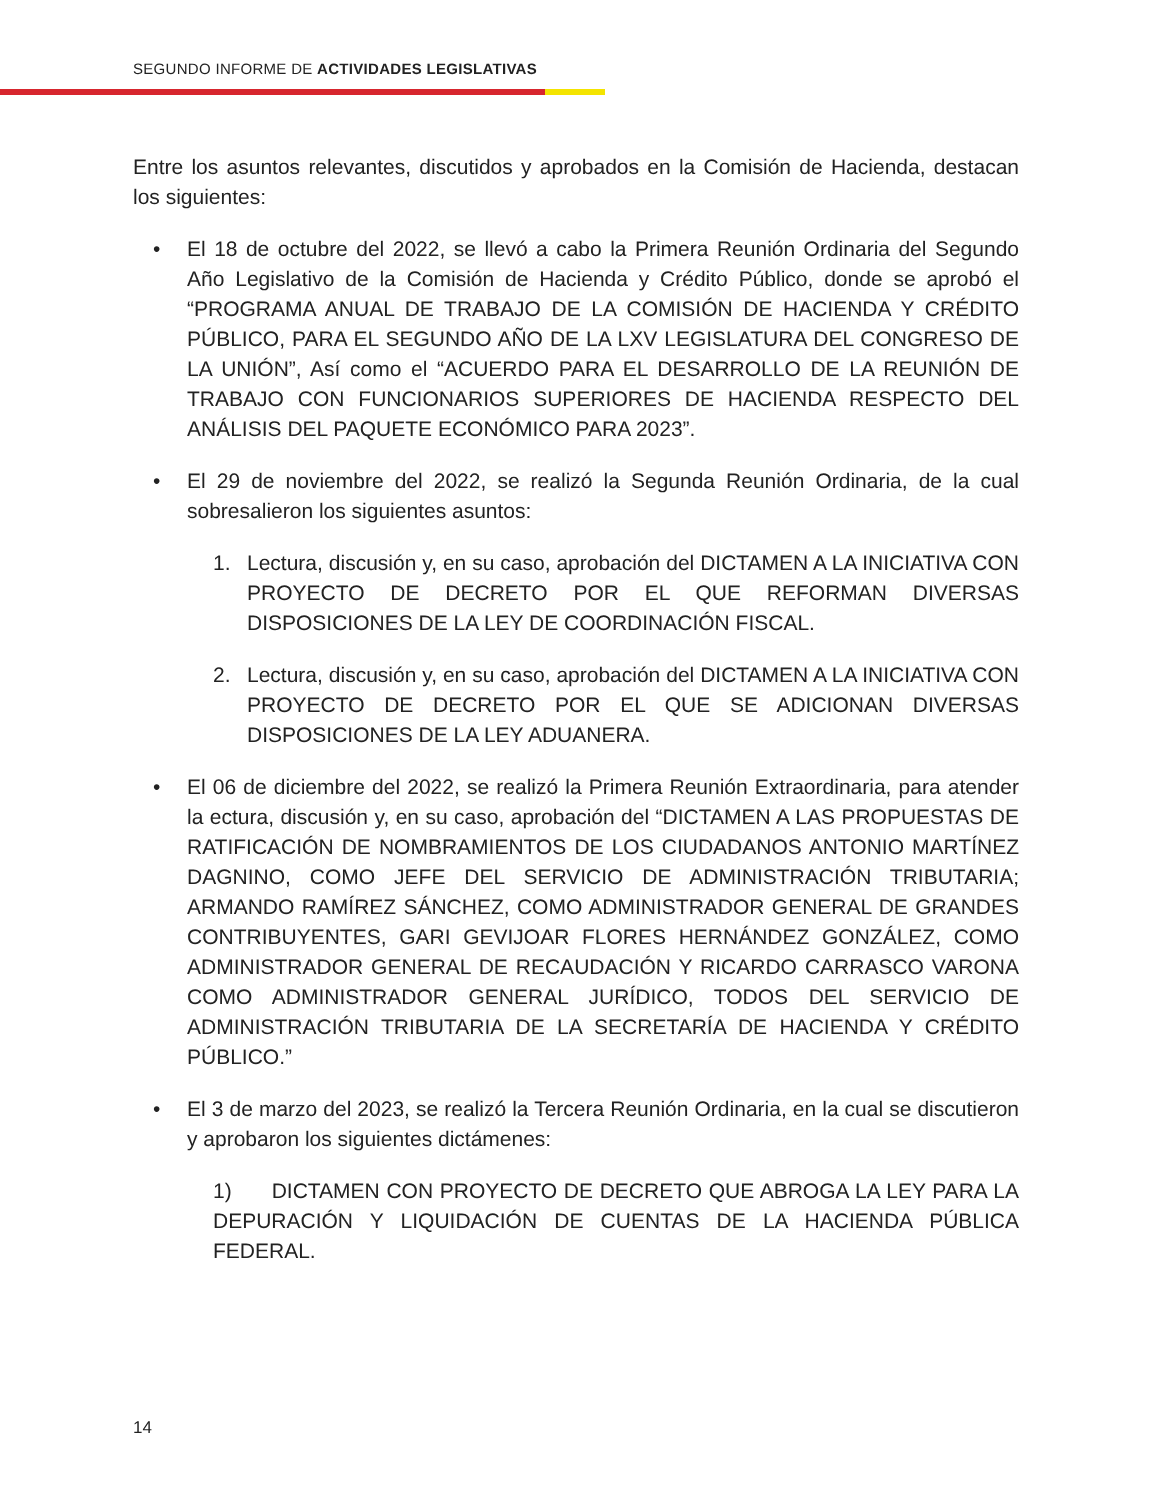SEGUNDO INFORME DE ACTIVIDADES LEGISLATIVAS
Entre los asuntos relevantes, discutidos y aprobados en la Comisión de Hacienda, destacan los siguientes:
• El 18 de octubre del 2022, se llevó a cabo la Primera Reunión Ordinaria del Segundo Año Legislativo de la Comisión de Hacienda y Crédito Público, donde se aprobó el “PROGRAMA ANUAL DE TRABAJO DE LA COMISIÓN DE HACIENDA Y CRÉDITO PÚBLICO, PARA EL SEGUNDO AÑO DE LA LXV LEGISLATURA DEL CONGRESO DE LA UNIÓN”, Así como el “ACUERDO PARA EL DESARROLLO DE LA REUNIÓN DE TRABAJO CON FUNCIONARIOS SUPERIORES DE HACIENDA RESPECTO DEL ANÁLISIS DEL PAQUETE ECONÓMICO PARA 2023”.
• El 29 de noviembre del 2022, se realizó la Segunda Reunión Ordinaria, de la cual sobresalieron los siguientes asuntos:
1. Lectura, discusión y, en su caso, aprobación del DICTAMEN A LA INICIATIVA CON PROYECTO DE DECRETO POR EL QUE REFORMAN DIVERSAS DISPOSICIONES DE LA LEY DE COORDINACIÓN FISCAL.
2. Lectura, discusión y, en su caso, aprobación del DICTAMEN A LA INICIATIVA CON PROYECTO DE DECRETO POR EL QUE SE ADICIONAN DIVERSAS DISPOSICIONES DE LA LEY ADUANERA.
• El 06 de diciembre del 2022, se realizó la Primera Reunión Extraordinaria, para atender la ectura, discusión y, en su caso, aprobación del “DICTAMEN A LAS PROPUESTAS DE RATIFICACIÓN DE NOMBRAMIENTOS DE LOS CIUDADANOS ANTONIO MARTÍNEZ DAGNINO, COMO JEFE DEL SERVICIO DE ADMINISTRACIÓN TRIBUTARIA; ARMANDO RAMÍREZ SÁNCHEZ, COMO ADMINISTRADOR GENERAL DE GRANDES CONTRIBUYENTES, GARI GEVIJOAR FLORES HERNÁNDEZ GONZÁLEZ, COMO ADMINISTRADOR GENERAL DE RECAUDACIÓN Y RICARDO CARRASCO VARONA COMO ADMINISTRADOR GENERAL JURÍDICO, TODOS DEL SERVICIO DE ADMINISTRACIÓN TRIBUTARIA DE LA SECRETARÍA DE HACIENDA Y CRÉDITO PÚBLICO.”
• El 3 de marzo del 2023, se realizó la Tercera Reunión Ordinaria, en la cual se discutieron y aprobaron los siguientes dictámenes:
1) DICTAMEN CON PROYECTO DE DECRETO QUE ABROGA LA LEY PARA LA DEPURACIÓN Y LIQUIDACIÓN DE CUENTAS DE LA HACIENDA PÚBLICA FEDERAL.
14